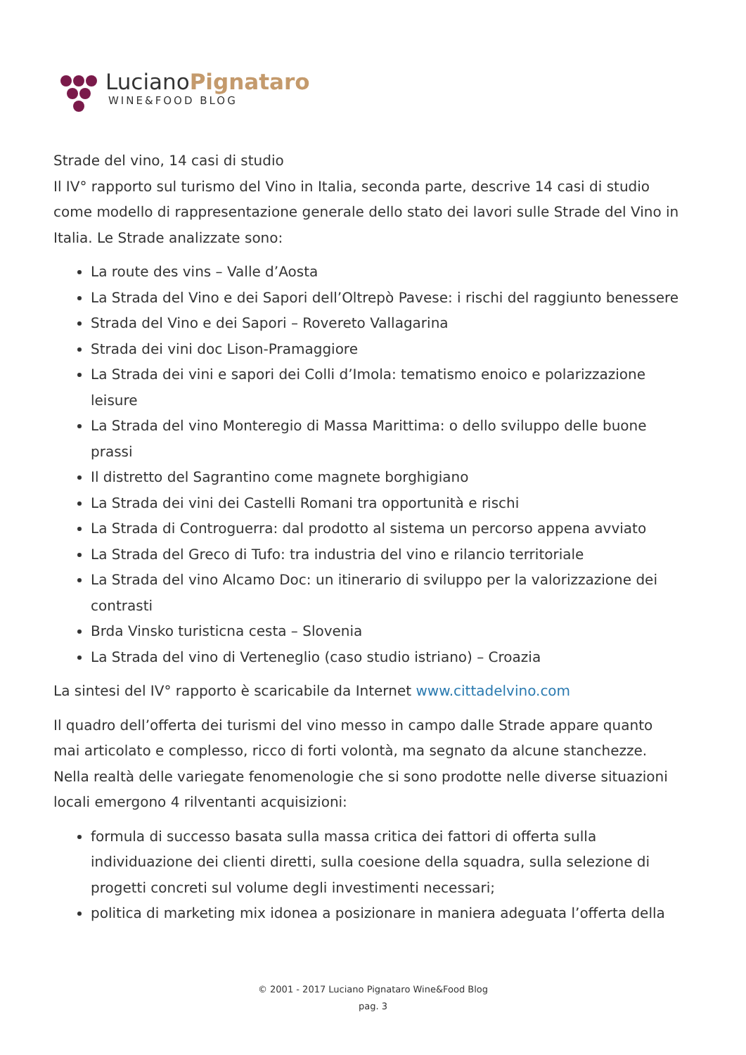Luciano Pignataro
WINE&FOOD BLOG
Strade del vino, 14 casi di studio
Il IV° rapporto sul turismo del Vino in Italia, seconda parte, descrive 14 casi di studio come modello di rappresentazione generale dello stato dei lavori sulle Strade del Vino in Italia. Le Strade analizzate sono:
La route des vins – Valle d’Aosta
La Strada del Vino e dei Sapori dell’Oltrepò Pavese: i rischi del raggiunto benessere
Strada del Vino e dei Sapori – Rovereto Vallagarina
Strada dei vini doc Lison-Pramaggiore
La Strada dei vini e sapori dei Colli d’Imola: tematismo enoico e polarizzazione leisure
La Strada del vino Monteregio di Massa Marittima: o dello sviluppo delle buone prassi
Il distretto del Sagrantino come magnete borghigiano
La Strada dei vini dei Castelli Romani tra opportunità e rischi
La Strada di Controguerra: dal prodotto al sistema un percorso appena avviato
La Strada del Greco di Tufo: tra industria del vino e rilancio territoriale
La Strada del vino Alcamo Doc: un itinerario di sviluppo per la valorizzazione dei contrasti
Brda Vinsko turisticna cesta – Slovenia
La Strada del vino di Verteneglio (caso studio istriano) – Croazia
La sintesi del IV° rapporto è scaricabile da Internet www.cittadelvino.com
Il quadro dell’offerta dei turismi del vino messo in campo dalle Strade appare quanto mai articolato e complesso, ricco di forti volontà, ma segnato da alcune stanchezze. Nella realtà delle variegate fenomenologie che si sono prodotte nelle diverse situazioni locali emergono 4 rilventanti acquisizioni:
formula di successo basata sulla massa critica dei fattori di offerta sulla individuazione dei clienti diretti, sulla coesione della squadra, sulla selezione di progetti concreti sul volume degli investimenti necessari;
politica di marketing mix idonea a posizionare in maniera adeguata l’offerta della
© 2001 - 2017 Luciano Pignataro Wine&Food Blog
pag. 3